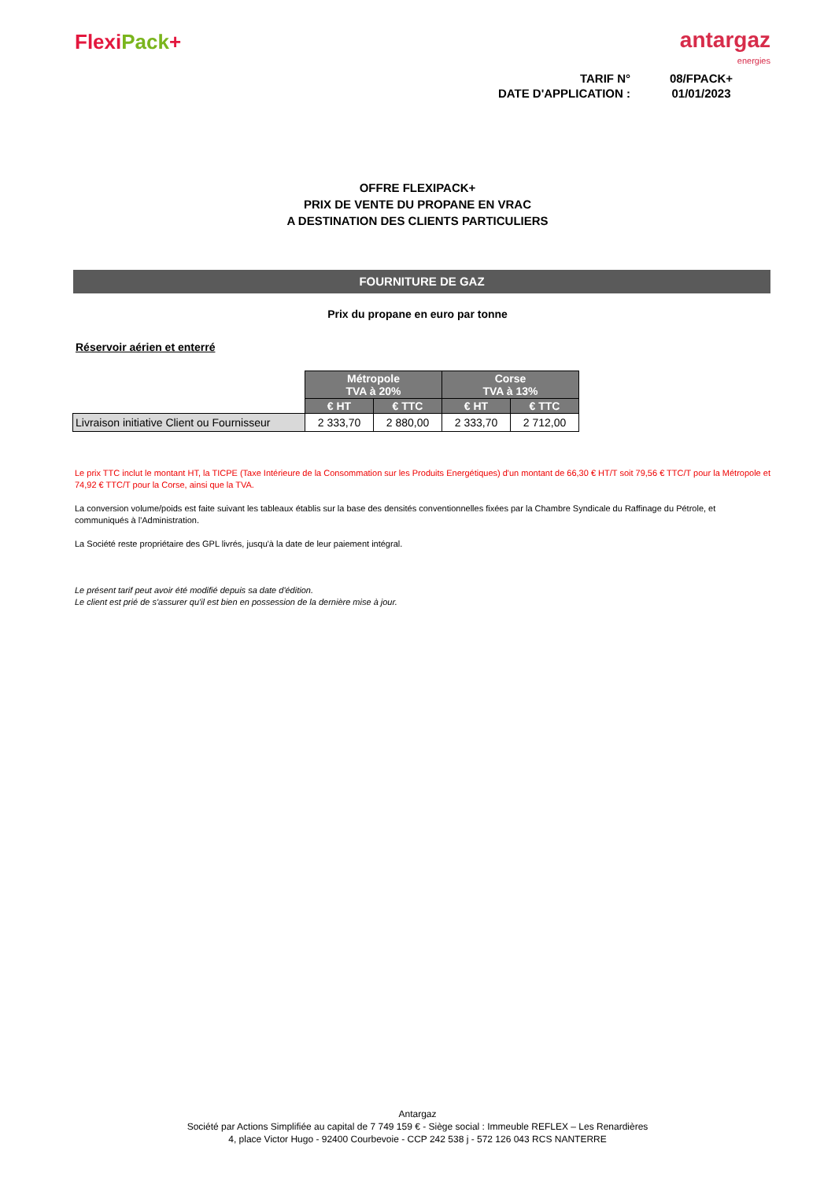Flexi Pack+
antargaz
energies
TARIF N°
08/FPACK+
DATE D'APPLICATION :
01/01/2023
OFFRE FLEXIPACK+
PRIX DE VENTE DU PROPANE EN VRAC
A DESTINATION DES CLIENTS PARTICULIERS
FOURNITURE DE GAZ
Prix du propane en euro par tonne
Réservoir aérien et enterré
| | Métropole TVA à 20% | | Corse TVA à 13% | |
| | € HT | € TTC | € HT | € TTC |
| Livraison initiative Client ou Fournisseur | 2 333,70 | 2 880,00 | 2 333,70 | 2 712,00 |
Le prix TTC inclut le montant HT, la TICPE (Taxe Intérieure de la Consommation sur les Produits Energétiques) d'un montant de 66,30 € HT/T soit 79,56 € TTC/T pour la Métropole et 74,92 € TTC/T pour la Corse, ainsi que la TVA.
La conversion volume/poids est faite suivant les tableaux établis sur la base des densités conventionnelles fixées par la Chambre Syndicale du Raffinage du Pétrole, et communiqués à l'Administration.
La Société reste propriétaire des GPL livrés, jusqu'à la date de leur paiement intégral.
Le présent tarif peut avoir été modifié depuis sa date d'édition.
Le client est prié de s'assurer qu'il est bien en possession de la dernière mise à jour.
Antargaz
Société par Actions Simplifiée au capital de 7 749 159 € - Siège social : Immeuble REFLEX – Les Renardières
4, place Victor Hugo - 92400 Courbevoie - CCP 242 538 j - 572 126 043 RCS NANTERRE